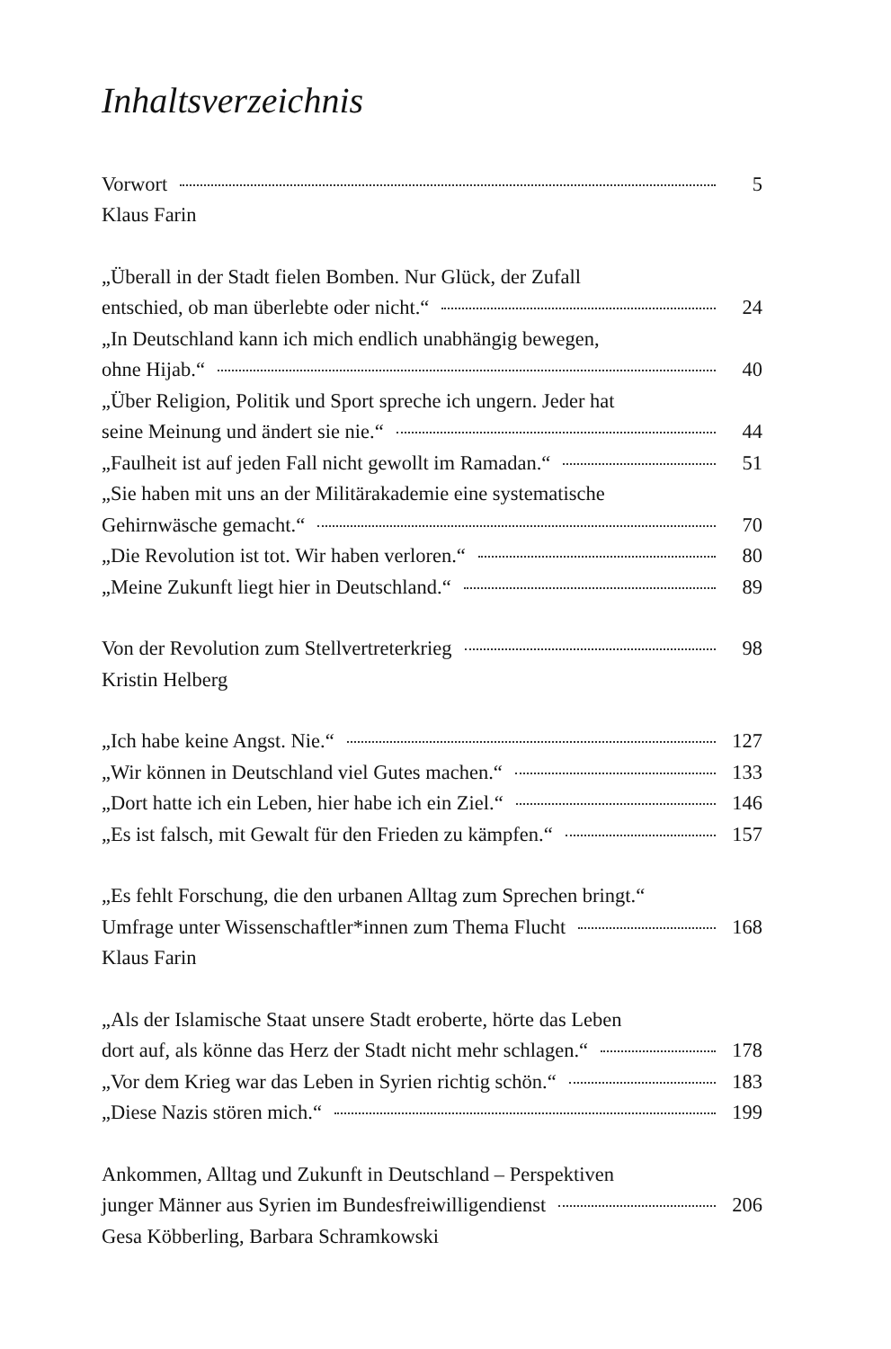Inhaltsverzeichnis
Vorwort 5
Klaus Farin
„Überall in der Stadt fielen Bomben. Nur Glück, der Zufall
entschied, ob man überlebte oder nicht.“ 24
„In Deutschland kann ich mich endlich unabhängig bewegen,
ohne Hijab.“ 40
„Über Religion, Politik und Sport spreche ich ungern. Jeder hat
seine Meinung und ändert sie nie.“ 44
„Faulheit ist auf jeden Fall nicht gewollt im Ramadan.“ 51
„Sie haben mit uns an der Militärakademie eine systematische
Gehirnwäsche gemacht.“ 70
„Die Revolution ist tot. Wir haben verloren.“ 80
„Meine Zukunft liegt hier in Deutschland.“ 89
Von der Revolution zum Stellvertreterkrieg 98
Kristin Helberg
„Ich habe keine Angst. Nie.“ 127
„Wir können in Deutschland viel Gutes machen.“ 133
„Dort hatte ich ein Leben, hier habe ich ein Ziel.“ 146
„Es ist falsch, mit Gewalt für den Frieden zu kämpfen.“ 157
„Es fehlt Forschung, die den urbanen Alltag zum Sprechen bringt.“
Umfrage unter Wissenschaftler*innen zum Thema Flucht 168
Klaus Farin
„Als der Islamische Staat unsere Stadt eroberte, hörte das Leben
dort auf, als könne das Herz der Stadt nicht mehr schlagen.“ 178
„Vor dem Krieg war das Leben in Syrien richtig schön.“ 183
„Diese Nazis stören mich.“ 199
Ankommen, Alltag und Zukunft in Deutschland – Perspektiven
junger Männer aus Syrien im Bundesfreiwilligendienst 206
Gesa Köbberling, Barbara Schramkowski